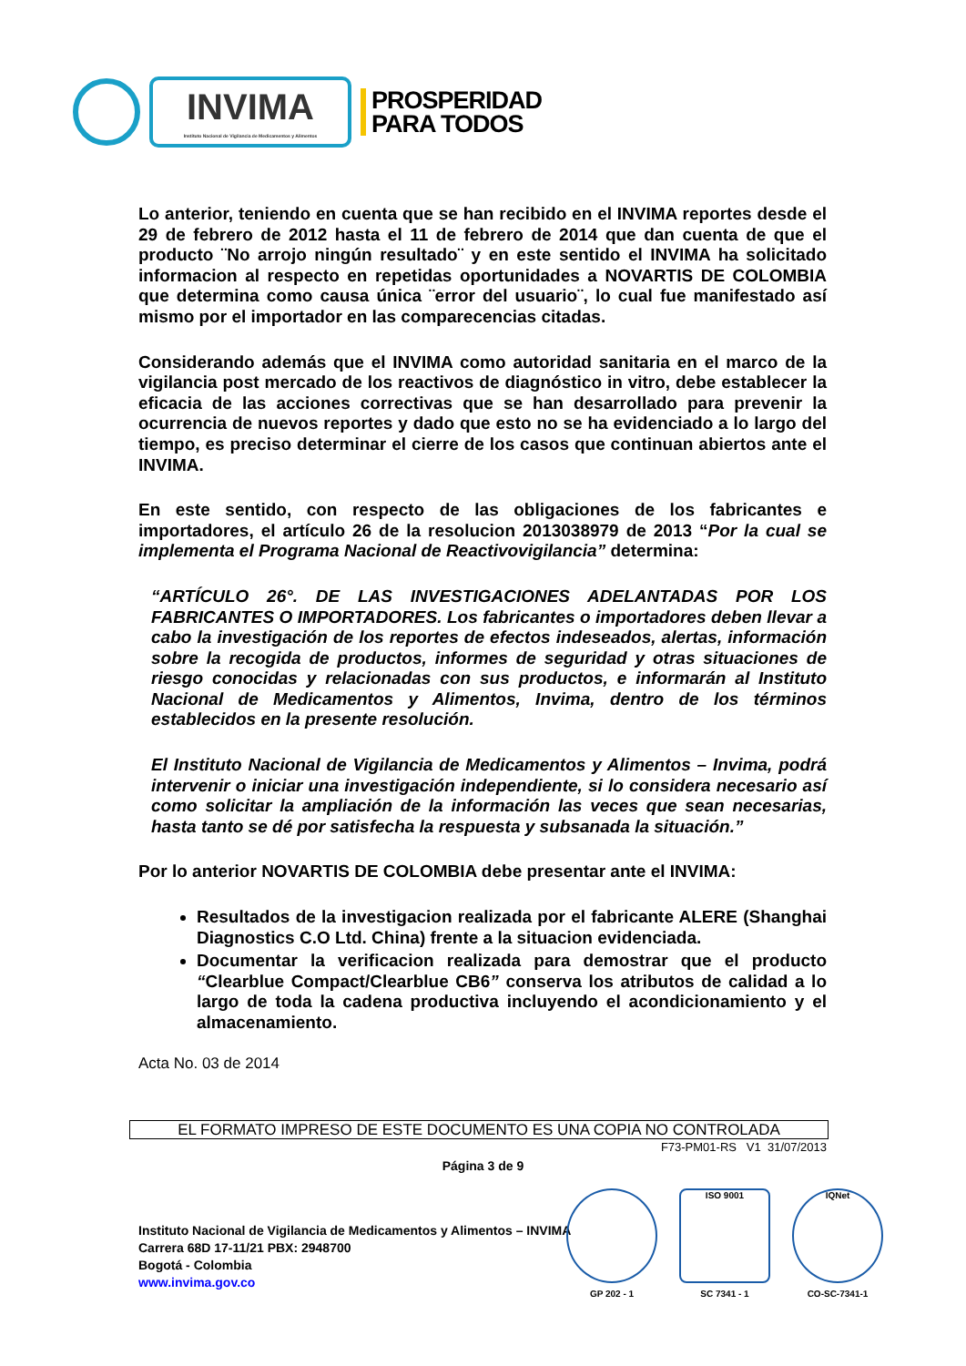INVIMA
Instituto Nacional de Vigilancia de Medicamentos y Alimentos
PROSPERIDAD
PARA TODOS
Lo anterior, teniendo en cuenta que se han recibido en el INVIMA reportes desde el 29 de febrero de 2012 hasta el 11 de febrero de 2014 que dan cuenta de que el producto ¨No arrojo ningún resultado¨ y en este sentido el INVIMA ha solicitado informacion al respecto en repetidas oportunidades a NOVARTIS DE COLOMBIA que determina como causa única ¨error del usuario¨, lo cual fue manifestado así mismo por el importador en las comparecencias citadas.
Considerando además que el INVIMA como autoridad sanitaria en el marco de la vigilancia post mercado de los reactivos de diagnóstico in vitro, debe establecer la eficacia de las acciones correctivas que se han desarrollado para prevenir la ocurrencia de nuevos reportes y dado que esto no se ha evidenciado a lo largo del tiempo, es preciso determinar el cierre de los casos que continuan abiertos ante el INVIMA.
En este sentido, con respecto de las obligaciones de los fabricantes e importadores, el artículo 26 de la resolucion 2013038979 de 2013 “Por la cual se implementa el Programa Nacional de Reactivovigilancia” determina:
“ARTÍCULO 26°. DE LAS INVESTIGACIONES ADELANTADAS POR LOS FABRICANTES O IMPORTADORES. Los fabricantes o importadores deben llevar a cabo la investigación de los reportes de efectos indeseados, alertas, información sobre la recogida de productos, informes de seguridad y otras situaciones de riesgo conocidas y relacionadas con sus productos, e informarán al Instituto Nacional de Medicamentos y Alimentos, Invima, dentro de los términos establecidos en la presente resolución.
El Instituto Nacional de Vigilancia de Medicamentos y Alimentos – Invima, podrá intervenir o iniciar una investigación independiente, si lo considera necesario así como solicitar la ampliación de la información las veces que sean necesarias, hasta tanto se dé por satisfecha la respuesta y subsanada la situación.”
Por lo anterior NOVARTIS DE COLOMBIA debe presentar ante el INVIMA:
Resultados de la investigacion realizada por el fabricante ALERE (Shanghai Diagnostics C.O Ltd. China) frente a la situacion evidenciada.
Documentar la verificacion realizada para demostrar que el producto “Clearblue Compact/Clearblue CB6” conserva los atributos de calidad a lo largo de toda la cadena productiva incluyendo el acondicionamiento y el almacenamiento.
Acta No. 03 de 2014
EL FORMATO IMPRESO DE ESTE DOCUMENTO ES UNA COPIA NO CONTROLADA
F73-PM01-RS V1 31/07/2013
Página 3 de 9
Instituto Nacional de Vigilancia de Medicamentos y Alimentos – INVIMA
Carrera 68D 17-11/21 PBX: 2948700
Bogotá - Colombia
www.invima.gov.co
GP 202 - 1
ISO 9001
SC 7341 - 1
IQNet
CO-SC-7341-1